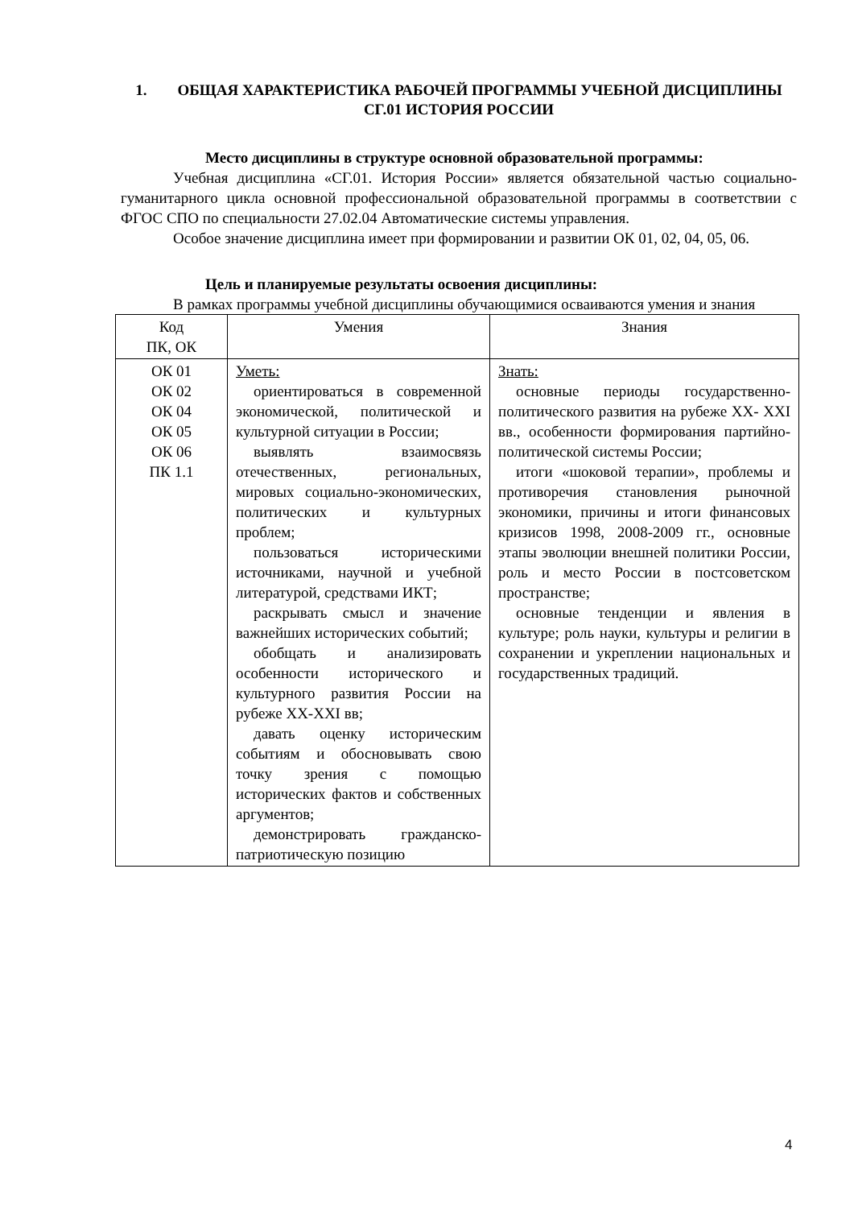1. ОБЩАЯ ХАРАКТЕРИСТИКА РАБОЧЕЙ ПРОГРАММЫ УЧЕБНОЙ ДИСЦИПЛИНЫ
СГ.01 ИСТОРИЯ РОССИИ
Место дисциплины в структуре основной образовательной программы:
Учебная дисциплина «СГ.01. История России» является обязательной частью социально-гуманитарного цикла основной профессиональной образовательной программы в соответствии с ФГОС СПО по специальности 27.02.04 Автоматические системы управления.
Особое значение дисциплина имеет при формировании и развитии ОК 01, 02, 04, 05, 06.
Цель и планируемые результаты освоения дисциплины:
В рамках программы учебной дисциплины обучающимися осваиваются умения и знания
| Код ПК, ОК | Умения | Знания |
| ОК 01 ОК 02 ОК 04 ОК 05 ОК 06 ПК 1.1 | Уметь: ориентироваться в современной экономической, политической и культурной ситуации в России; выявлять взаимосвязь отечественных, региональных, мировых социально-экономических, политических и культурных проблем; пользоваться историческими источниками, научной и учебной литературой, средствами ИКТ; раскрывать смысл и значение важнейших исторических событий; обобщать и анализировать особенности исторического и культурного развития России на рубеже XX-XXI вв; давать оценку историческим событиям и обосновывать свою точку зрения с помощью исторических фактов и собственных аргументов; демонстрировать гражданско-патриотическую позицию | Знать: основные периоды государственно-политического развития на рубеже XX- XXI вв., особенности формирования партийно-политической системы России; итоги «шоковой терапии», проблемы и противоречия становления рыночной экономики, причины и итоги финансовых кризисов 1998, 2008-2009 гг., основные этапы эволюции внешней политики России, роль и место России в постсоветском пространстве; основные тенденции и явления в культуре; роль науки, культуры и религии в сохранении и укреплении национальных и государственных традиций. |
4